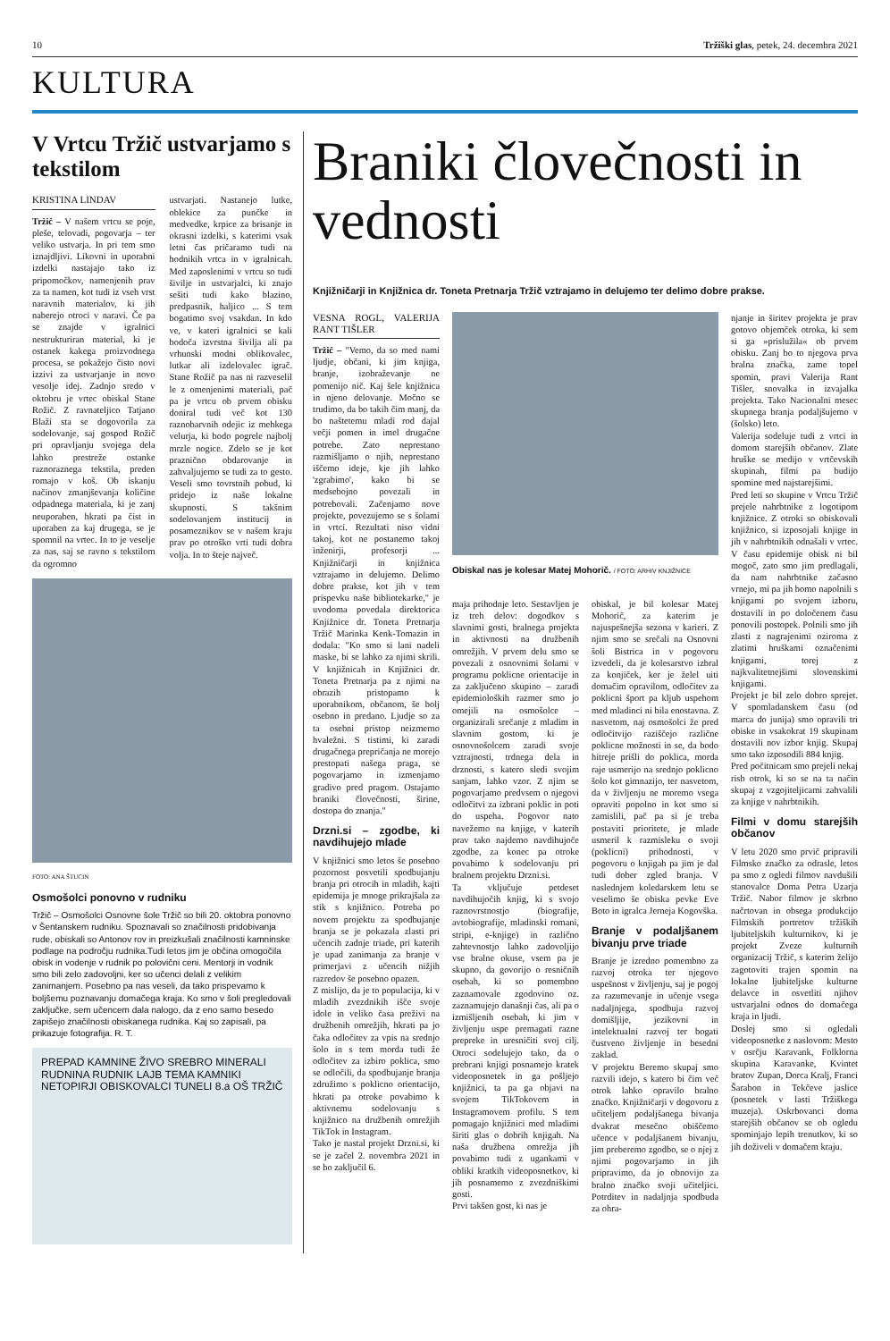10 Tržiški glas, petek, 24. decembra 2021
KULTURA
V Vrtcu Tržič ustvarjamo s tekstilom
KRISTINA LINDAV
Tržič – V našem vrtcu se poje, pleše, telovadi, pogovarja – ter veliko ustvarja. In pri tem smo iznajdljivi. Likovni in uporabni izdelki nastajajo tako iz pripomočkov, namenjenih prav za ta namen, kot tudi iz vseh vrst naravnih materialov, ki jih naberejo otroci v naravi. Če pa se znajde v igralnici nestrukturiran material, ki je ostanek kakega proizvodnega procesa, se pokažejo čisto novi izzivi za ustvarjanje in novo vesolje idej. Zadnjo sredo v oktobru je vrtec obiskal Stane Rožič. Z ravnateljico Tatjano Blaži sta se dogovorila za sodelovanje, saj gospod Rožič pri opravljanju svojega dela lahko prestreže ostanke raznoraznega tekstila, preden romajo v koš. Ob iskanju načinov zmanjševanja količine odpadnega materiala, ki je zanj neuporaben, hkrati pa čist in uporaben za kaj drugega, se je spomnil na vrtec. In to je veselje za nas, saj se ravno s tekstilom da ogromno
ustvarjati. Nastanejo lutke, oblekice za punčke in medvedke, krpice za brisanje in okrasni izdelki, s katerimi vsak letni čas pričaramo tudi na hodnikih vrtca in v igralnicah. Med zaposlenimi v vrtcu so tudi šivilje in ustvarjalci, ki znajo sešiti tudi kako blazino, predpasnik, haljico ... S tem bogatimo svoj vsakdan. In kdo ve, v kateri igralnici se kali bodoča izvrstna šivilja ali pa vrhunski modni oblikovalec, lutkar ali izdelovalec igrač. Stane Rožič pa nas ni razveselil le z omenjenimi materiali, pač pa je vrtcu ob prvem obisku doniral tudi več kot 130 raznobarvnih odejic iz mehkega velurja, ki bodo pogrele najbolj mrzle nogice. Zdelo se je kot praznično obdarovanje in zahvaljujemo se tudi za to gesto. Veseli smo tovrstnih pobud, ki pridejo iz naše lokalne skupnosti. S takšnim sodelovanjem institucij in posameznikov se v našem kraju prav po otroško vrti tudi dobra volja. In to šteje največ.
FOTO: ANA ŠTUCIN
Osmošolci ponovno v rudniku
Tržič – Osmošolci Osnovne šole Tržič so bili 20. oktobra ponovno v Šentanskem rudniku. Spoznavali so značilnosti pridobivanja rude, obiskali so Antonov rov in preizkušali značilnosti kamninske podlage na področju rudnika.Tudi letos jim je občina omogočila obisk in vodenje v rudnik po polovični ceni. Mentorji in vodnik smo bili zelo zadovoljni, ker so učenci delali z velikim zanimanjem. Posebno pa nas veseli, da tako prispevamo k boljšemu poznavanju domačega kraja. Ko smo v šoli pregledovali zaključke, sem učencem dala nalogo, da z eno samo besedo zapišejo značilnosti obiskanega rudnika. Kaj so zapisali, pa prikazuje fotografija. R. T.
PREPAD KAMNINE ŽIVO SREBRO MINERALI RUDNINA RUDNIK LAJB TEMA KAMNIKI NETOPIRJI OBISKOVALCI TUNELI 8.a OŠ TRŽIČ
Braniki človečnosti in vednosti
Knjižničarji in Knjižnica dr. Toneta Pretnarja Tržič vztrajamo in delujemo ter delimo dobre prakse.
VESNA ROGL, VALERIJA RANT TIŠLER
Tržič – "Vemo, da so med nami ljudje, občani, ki jim knjiga, branje, izobraževanje ne pomenijo nič. Kaj šele knjižnica in njeno delovanje. Močno se trudimo, da bo takih čim manj, da bo naštetemu mladi rod dajal večji pomen in imel drugačne potrebe. Zato neprestano razmišljamo o njih, neprestano iščemo ideje, kje jih lahko 'zgrabimo', kako bi se medsebojno povezali in potrebovali. Začenjamo nove projekte, povezujemo se s šolami in vrtci. Rezultati niso vidni takoj, kot ne postanemo takoj inženirji, profesorji ... Knjižničarji in knjižnica vztrajamo in delujemo. Delimo dobre prakse, kot jih v tem prispevku naše bibliotekarke," je uvodoma povedala direktorica Knjižnice dr. Toneta Pretnarja Tržič Marinka Kenk-Tomazin in dodala: "Ko smo si lani nadeli maske, bi se lahko za njimi skrili. V knjižnicah in Knjižnici dr. Toneta Pretnarja pa z njimi na obrazih pristopamo k uporabnikom, občanom, še bolj osebno in predano. Ljudje so za ta osebni pristop neizmerno hvaležni. S tistimi, ki zaradi drugačnega prepričanja ne morejo prestopati našega praga, se pogovarjamo in izmenjamo gradivo pred pragom. Ostajamo braniki človečnosti, širine, dostopa do znanja."
Drzni.si – zgodbe, ki navdihujejo mlade
V knjižnici smo letos še posebno pozornost posvetili spodbujanju branja pri otrocih in mladih, kajti epidemija je mnoge prikrajšala za stik s knjižnico. Potreba po novem projektu za spodbujanje branja se je pokazala zlasti pri učencih zadnje triade, pri katerih je upad zanimanja za branje v primerjavi z učencih nižjih razredov še posebno opazen.
Z mislijo, da je to populacija, ki v mladih zvezdnikih išče svoje idole in veliko časa preživi na družbenih omrežjih, hkrati pa jo čaka odločitev za vpis na srednjo šolo in s tem morda tudi že odločitev za izbiro poklica, smo se odločili, da spodbujanje branja združimo s poklicno orientacijo, hkrati pa otroke povabimo k aktivnemu sodelovanju s knjižnico na družbenih omrežjih TikTok in Instagram.
Tako je nastal projekt Drzni.si, ki se je začel 2. novembra 2021 in se bo zaključil 6.
Obiskal nas je kolesar Matej Mohorič. / FOTO: ARHIV KNJIŽNICE
maja prihodnje leto. Sestavljen je iz treh delov: dogodkov s slavnimi gosti, bralnega projekta in aktivnosti na družbenih omrežjih. V prvem delu smo se povezali z osnovnimi šolami v programu poklicne orientacije in za zaključeno skupino – zaradi epidemioloških razmer smo jo omejili na osmošolce – organizirali srečanje z mladim in slavnim gostom, ki je osnovnošolcem zaradi svoje vztrajnosti, trdnega dela in drznosti, s katero sledi svojim sanjam, lahko vzor. Z njim se pogovarjamo predvsem o njegovi odločitvi za izbrani poklic in poti do uspeha. Pogovor nato navežemo na knjige, v katerih prav tako najdemo navdihujoče zgodbe, za konec pa otroke povabimo k sodelovanju pri bralnem projektu Drzni.si.
Ta vključuje petdeset navdihujočih knjig, ki s svojo raznovrstnostjo (biografije, avtobiografije, mladinski romani, stripi, e-knjige) in različno zahtevnostjo lahko zadovoljijo vse bralne okuse, vsem pa je skupno, da govorijo o resničnih osebah, ki so pomembno zaznamovale zgodovino oz. zaznamujejo današnji čas, ali pa o izmišljenih osebah, ki jim v življenju uspe premagati razne prepreke in uresničiti svoj cilj. Otroci sodelujejo tako, da o prebrani knjigi posnamejo kratek videoposnetek in ga pošljejo knjižnici, ta pa ga objavi na svojem TikTokovem in Instagramovem profilu. S tem pomagajo knjižnici med mladimi širiti glas o dobrih knjigah. Na naša družbena omrežja jih povabimo tudi z ugankami v obliki kratkih videoposnetkov, ki jih posnamemo z zvezdniškimi gosti.
Prvi takšen gost, ki nas je
obiskal, je bil kolesar Matej Mohorič, za katerim je najuspešnejša sezona v karieri. Z njim smo se srečali na Osnovni šoli Bistrica in v pogovoru izvedeli, da je kolesarstvo izbral za konjiček, ker je želel uiti domačim opravilom, odločitev za poklicni šport pa kljub uspehom med mladinci ni bila enostavna. Z nasvetom, naj osmošolci že pred odločitvijo raziščejo različne poklicne možnosti in se, da bodo hitreje prišli do poklica, morda raje usmerijo na srednjo poklicno šolo kot gimnazijo, ter nasvetom, da v življenju ne moremo vsega opraviti popolno in kot smo si zamislili, pač pa si je treba postaviti prioritete, je mlade usmeril k razmisleku o svoji (poklicni) prihodnosti, v pogovoru o knjigah pa jim je dal tudi dober zgled branja. V naslednjem koledarskem letu se veselimo še obiska pevke Eve Boto in igralca Jerneja Kogovška.
Branje v podaljšanem bivanju prve triade
Branje je izredno pomembno za razvoj otroka ter njegovo uspešnost v življenju, saj je pogoj za razumevanje in učenje vsega nadaljnjega, spodbuja razvoj domišljije, jezikovni in intelektualni razvoj ter bogati čustveno življenje in besedni zaklad.
V projektu Beremo skupaj smo razvili idejo, s katero bi čim več otrok lahko opravilo bralno značko. Knjižničarji v dogovoru z učiteljem podaljšanega bivanja dvakrat mesečno obiščemo učence v podaljšanem bivanju, jim preberemo zgodbo, se o njej z njimi pogovarjamo in jih pripravimo, da jo obnovijo za bralno značko svoji učiteljici. Potrditev in nadaljnja spodbuda za ohra-
njanje in širitev projekta je prav gotovo objemček otroka, ki sem si ga »prislužila« ob prvem obisku. Zanj bo to njegova prva bralna značka, zame topel spomin, pravi Valerija Rant Tišler, snovalka in izvajalka projekta. Tako Nacionalni mesec skupnega branja podaljšujemo v (šolsko) leto.
Valerija sodeluje tudi z vrtci in domom starejših občanov. Zlate hruške se medijo v vrtčevskih skupinah, filmi pa budijo spomine med najstarejšimi.
Pred leti so skupine v Vrtcu Tržič prejele nahrbtnike z logotipom knjižnice. Z otroki so obiskovali knjižnico, si izposojali knjige in jih v nahrbtnikih odnašali v vrtec. V času epidemije obisk ni bil mogoč, zato smo jim predlagali, da nam nahrbtnike začasno vrnejo, mi pa jih bomo napolnili s knjigami po svojem izboru, dostavili in po določenem času ponovili postopek. Polnili smo jih zlasti z nagrajenimi oziroma z zlatimi hruškami označenimi knjigami, torej z najkvalitetnejšimi slovenskimi knjigami.
Projekt je bil zelo dobro sprejet. V spomladanskem času (od marca do junija) smo opravili tri obiske in vsakokrat 19 skupinam dostavili nov izbor knjig. Skupaj smo tako izposodili 884 knjig.
Pred počitnicam smo prejeli nekaj risb otrok, ki so se na ta način skupaj z vzgojiteljicami zahvalili za knjige v nahrbtnikih.
Filmi v domu starejših občanov
V letu 2020 smo prvič pripravili Filmsko značko za odrasle, letos pa smo z ogledi filmov navdušili stanovalce Doma Petra Uzarja Tržič. Nabor filmov je skrbno načrtovan in obsega produkcijo Filmskih portretov tržiških ljubiteljskih kulturnikov, ki je projekt Zveze kulturnih organizacij Tržič, s katerim želijo zagotoviti trajen spomin na lokalne ljubiteljske kulturne delavce in osvetliti njihov ustvarjalni odnos do domačega kraja in ljudi.
Doslej smo si ogledali videoposnetke z naslovom: Mesto v osrčju Karavank, Folklorna skupina Karavanke, Kvintet bratov Zupan, Dorca Kralj, Franci Šarabon in Tekčeve jaslice (posnetek v lasti Tržiškega muzeja). Oskrbovanci doma starejših občanov se ob ogledu spominjajo lepih trenutkov, ki so jih doživeli v domačem kraju.